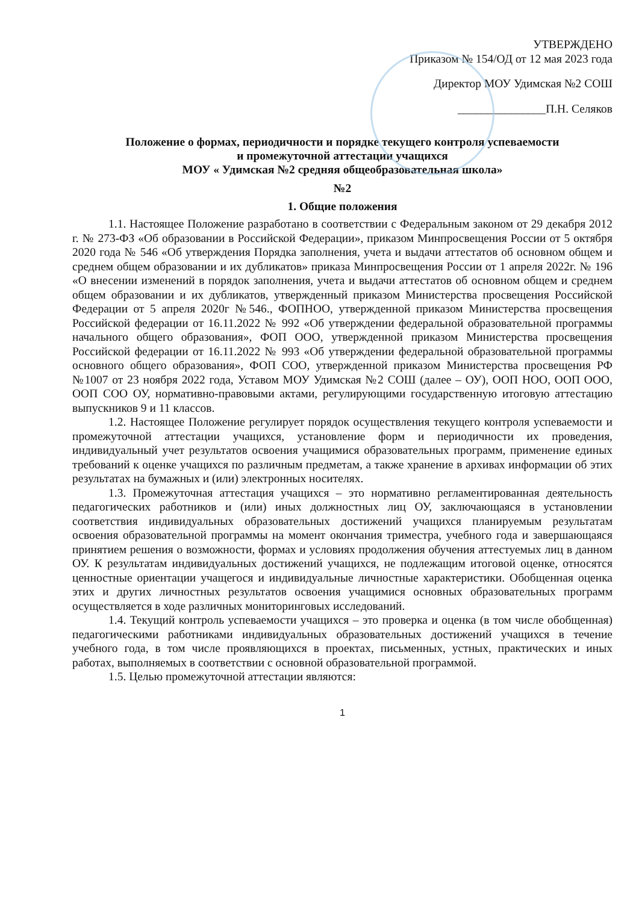УТВЕРЖДЕНО
Приказом № 154/ОД от 12 мая 2023 года
Директор МОУ Удимская №2 СОШ
_______________П.Н. Селяков
Положение о формах, периодичности и порядке текущего контроля успеваемости
и промежуточной аттестации учащихся
МОУ « Удимская №2 средняя общеобразовательная школа»
№2
1. Общие положения
1.1. Настоящее Положение разработано в соответствии с Федеральным законом от 29 декабря 2012 г. № 273-ФЗ «Об образовании в Российской Федерации», приказом Минпросвещения России от 5 октября 2020 года № 546 «Об утверждения Порядка заполнения, учета и выдачи аттестатов об основном общем и среднем общем образовании и их дубликатов» приказа Минпросвещения России от 1 апреля 2022г. № 196 «О внесении изменений в порядок заполнения, учета и выдачи аттестатов об основном общем и среднем общем образовании и их дубликатов, утвержденный приказом Министерства просвещения Российской Федерации от 5 апреля 2020г №546., ФОПНОО, утвержденной приказом Министерства просвещения Российской федерации от 16.11.2022 № 992 «Об утверждении федеральной образовательной программы начального общего образования», ФОП ООО, утвержденной приказом Министерства просвещения Российской федерации от 16.11.2022 № 993 «Об утверждении федеральной образовательной программы основного общего образования», ФОП СОО, утвержденной приказом Министерства просвещения РФ №1007 от 23 ноября 2022 года, Уставом МОУ Удимская №2 СОШ (далее – ОУ), ООП НОО, ООП ООО, ООП СОО ОУ, нормативно-правовыми актами, регулирующими государственную итоговую аттестацию выпускников 9 и 11 классов.
1.2. Настоящее Положение регулирует порядок осуществления текущего контроля успеваемости и промежуточной аттестации учащихся, установление форм и периодичности их проведения, индивидуальный учет результатов освоения учащимися образовательных программ, применение единых требований к оценке учащихся по различным предметам, а также хранение в архивах информации об этих результатах на бумажных и (или) электронных носителях.
1.3. Промежуточная аттестация учащихся – это нормативно регламентированная деятельность педагогических работников и (или) иных должностных лиц ОУ, заключающаяся в установлении соответствия индивидуальных образовательных достижений учащихся планируемым результатам освоения образовательной программы на момент окончания триместра, учебного года и завершающаяся принятием решения о возможности, формах и условиях продолжения обучения аттестуемых лиц в данном ОУ. К результатам индивидуальных достижений учащихся, не подлежащим итоговой оценке, относятся ценностные ориентации учащегося и индивидуальные личностные характеристики. Обобщенная оценка этих и других личностных результатов освоения учащимися основных образовательных программ осуществляется в ходе различных мониторинговых исследований.
1.4. Текущий контроль успеваемости учащихся – это проверка и оценка (в том числе обобщенная) педагогическими работниками индивидуальных образовательных достижений учащихся в течение учебного года, в том числе проявляющихся в проектах, письменных, устных, практических и иных работах, выполняемых в соответствии с основной образовательной программой.
1.5. Целью промежуточной аттестации являются:
1